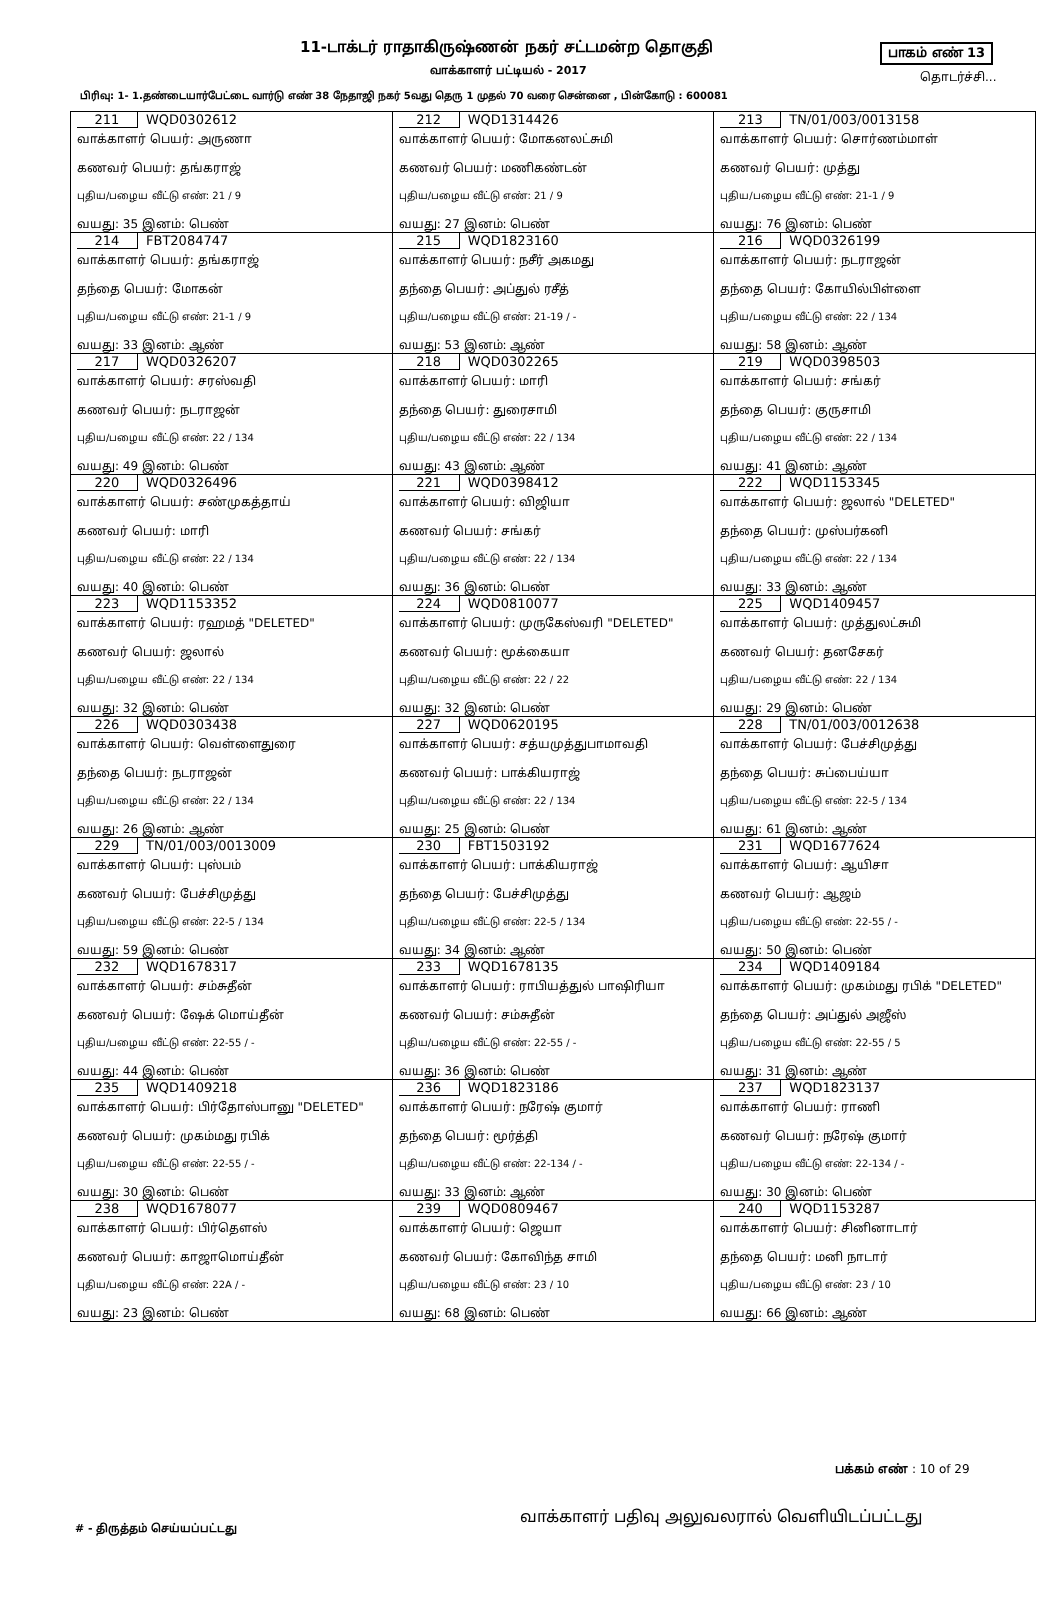11-டாக்டர் ராதாகிருஷ்ணன் நகர் சட்டமன்ற தொகுதி
பாகம் எண் 13
வாக்காளர் பட்டியல் - 2017 தொடர்ச்சி...
பிரிவு: 1- 1.தண்டையார்பேட்டை வார்டு எண் 38 நேதாஜி நகர் 5வது தெரு 1 முதல் 70 வரை சென்னை , பின்கோடு : 600081
| 211 WQD0302612 வாக்காளர் பெயர்: அருணா கணவர் பெயர்: தங்கராஜ் புதிய/பழைய வீட்டு எண்: 21 / 9 வயது: 35 இனம்: பெண் | 212 WQD1314426 வாக்காளர் பெயர்: மோகனலட்சுமி கணவர் பெயர்: மணிகண்டன் புதிய/பழைய வீட்டு எண்: 21 / 9 வயது: 27 இனம்: பெண் | 213 TN/01/003/0013158 வாக்காளர் பெயர்: சொர்ணம்மாள் கணவர் பெயர்: முத்து புதிய/பழைய வீட்டு எண்: 21-1 / 9 வயது: 76 இனம்: பெண் |
| 214 FBT2084747 வாக்காளர் பெயர்: தங்கராஜ் தந்தை பெயர்: மோகன் புதிய/பழைய வீட்டு எண்: 21-1 / 9 வயது: 33 இனம்: ஆண் | 215 WQD1823160 வாக்காளர் பெயர்: நசீர் அகமது தந்தை பெயர்: அப்துல் ரசீத் புதிய/பழைய வீட்டு எண்: 21-19 / - வயது: 53 இனம்: ஆண் | 216 WQD0326199 வாக்காளர் பெயர்: நடராஜன் தந்தை பெயர்: கோயில்பிள்ளை புதிய/பழைய வீட்டு எண்: 22 / 134 வயது: 58 இனம்: ஆண் |
| 217 WQD0326207 வாக்காளர் பெயர்: சரஸ்வதி கணவர் பெயர்: நடராஜன் புதிய/பழைய வீட்டு எண்: 22 / 134 வயது: 49 இனம்: பெண் | 218 WQD0302265 வாக்காளர் பெயர்: மாரி தந்தை பெயர்: துரைசாமி புதிய/பழைய வீட்டு எண்: 22 / 134 வயது: 43 இனம்: ஆண் | 219 WQD0398503 வாக்காளர் பெயர்: சங்கர் தந்தை பெயர்: குருசாமி புதிய/பழைய வீட்டு எண்: 22 / 134 வயது: 41 இனம்: ஆண் |
| 220 WQD0326496 வாக்காளர் பெயர்: சண்முகத்தாய் கணவர் பெயர்: மாரி புதிய/பழைய வீட்டு எண்: 22 / 134 வயது: 40 இனம்: பெண் | 221 WQD0398412 வாக்காளர் பெயர்: விஜியா கணவர் பெயர்: சங்கர் புதிய/பழைய வீட்டு எண்: 22 / 134 வயது: 36 இனம்: பெண் | 222 WQD1153345 வாக்காளர் பெயர்: ஜலால் "DELETED" தந்தை பெயர்: முஸ்பர்கனி புதிய/பழைய வீட்டு எண்: 22 / 134 வயது: 33 இனம்: ஆண் |
| 223 WQD1153352 வாக்காளர் பெயர்: ரஹமத் "DELETED" கணவர் பெயர்: ஜலால் புதிய/பழைய வீட்டு எண்: 22 / 134 வயது: 32 இனம்: பெண் | 224 WQD0810077 வாக்காளர் பெயர்: முருகேஸ்வரி "DELETED" கணவர் பெயர்: மூக்கையா புதிய/பழைய வீட்டு எண்: 22 / 22 வயது: 32 இனம்: பெண் | 225 WQD1409457 வாக்காளர் பெயர்: முத்துலட்சுமி கணவர் பெயர்: தனசேகர் புதிய/பழைய வீட்டு எண்: 22 / 134 வயது: 29 இனம்: பெண் |
| 226 WQD0303438 வாக்காளர் பெயர்: வெள்ளைதுரை தந்தை பெயர்: நடராஜன் புதிய/பழைய வீட்டு எண்: 22 / 134 வயது: 26 இனம்: ஆண் | 227 WQD0620195 வாக்காளர் பெயர்: சத்யமுத்துபாமாவதி கணவர் பெயர்: பாக்கியராஜ் புதிய/பழைய வீட்டு எண்: 22 / 134 வயது: 25 இனம்: பெண் | 228 TN/01/003/0012638 வாக்காளர் பெயர்: பேச்சிமுத்து தந்தை பெயர்: சுப்பைய்யா புதிய/பழைய வீட்டு எண்: 22-5 / 134 வயது: 61 இனம்: ஆண் |
| 229 TN/01/003/0013009 வாக்காளர் பெயர்: புஸ்பம் கணவர் பெயர்: பேச்சிமுத்து புதிய/பழைய வீட்டு எண்: 22-5 / 134 வயது: 59 இனம்: பெண் | 230 FBT1503192 வாக்காளர் பெயர்: பாக்கியராஜ் தந்தை பெயர்: பேச்சிமுத்து புதிய/பழைய வீட்டு எண்: 22-5 / 134 வயது: 34 இனம்: ஆண் | 231 WQD1677624 வாக்காளர் பெயர்: ஆயிசா கணவர் பெயர்: ஆஜம் புதிய/பழைய வீட்டு எண்: 22-55 / - வயது: 50 இனம்: பெண் |
| 232 WQD1678317 வாக்காளர் பெயர்: சம்சுதீன் கணவர் பெயர்: ஷேக் மொய்தீன் புதிய/பழைய வீட்டு எண்: 22-55 / - வயது: 44 இனம்: பெண் | 233 WQD1678135 வாக்காளர் பெயர்: ராபியத்துல் பாஷிரியா கணவர் பெயர்: சம்சுதீன் புதிய/பழைய வீட்டு எண்: 22-55 / - வயது: 36 இனம்: பெண் | 234 WQD1409184 வாக்காளர் பெயர்: முகம்மது ரபிக் "DELETED" தந்தை பெயர்: அப்துல் அஜீஸ் புதிய/பழைய வீட்டு எண்: 22-55 / 5 வயது: 31 இனம்: ஆண் |
| 235 WQD1409218 வாக்காளர் பெயர்: பிர்தோஸ்பானு "DELETED" கணவர் பெயர்: முகம்மது ரபிக் புதிய/பழைய வீட்டு எண்: 22-55 / - வயது: 30 இனம்: பெண் | 236 WQD1823186 வாக்காளர் பெயர்: நரேஷ் குமார் தந்தை பெயர்: மூர்த்தி புதிய/பழைய வீட்டு எண்: 22-134 / - வயது: 33 இனம்: ஆண் | 237 WQD1823137 வாக்காளர் பெயர்: ராணி கணவர் பெயர்: நரேஷ் குமார் புதிய/பழைய வீட்டு எண்: 22-134 / - வயது: 30 இனம்: பெண் |
| 238 WQD1678077 வாக்காளர் பெயர்: பிர்தௌஸ் கணவர் பெயர்: காஜாமொய்தீன் புதிய/பழைய வீட்டு எண்: 22A / - வயது: 23 இனம்: பெண் | 239 WQD0809467 வாக்காளர் பெயர்: ஜெயா கணவர் பெயர்: கோவிந்த சாமி புதிய/பழைய வீட்டு எண்: 23 / 10 வயது: 68 இனம்: பெண் | 240 WQD1153287 வாக்காளர் பெயர்: சினினாடார் தந்தை பெயர்: மனி நாடார் புதிய/பழைய வீட்டு எண்: 23 / 10 வயது: 66 இனம்: ஆண் |
பக்கம் எண் : 10 of 29
வாக்காளர் பதிவு அலுவலரால் வெளியிடப்பட்டது
# - திருத்தம் செய்யப்பட்டது